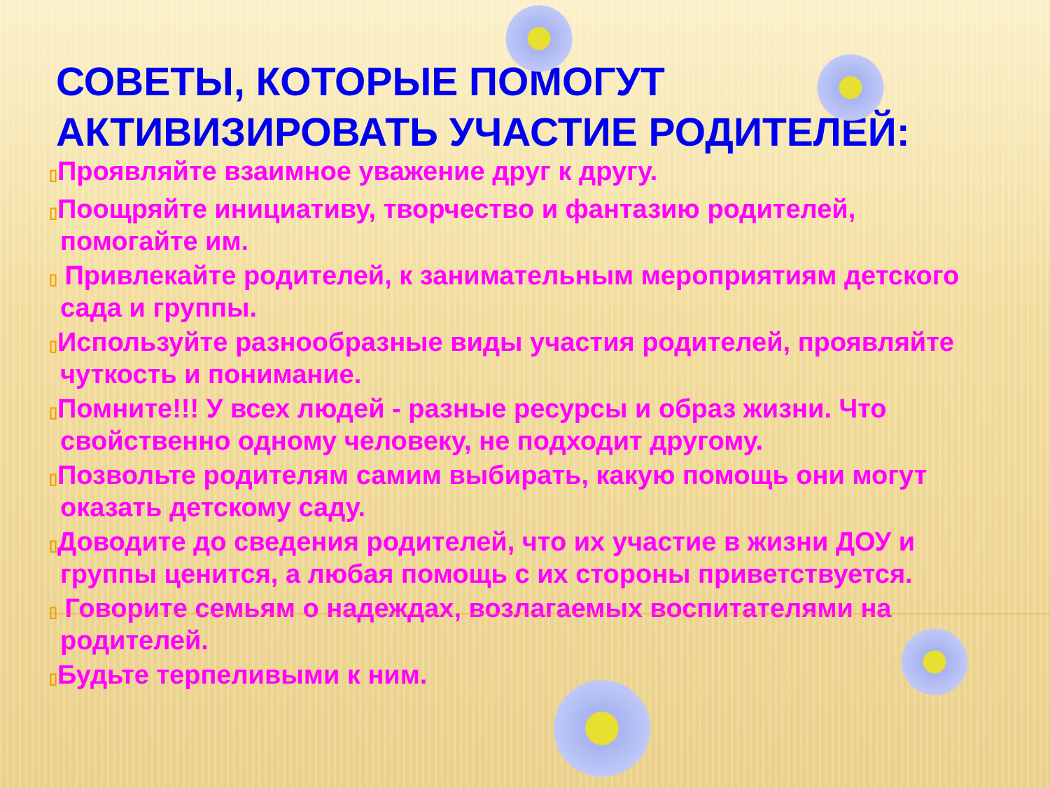СОВЕТЫ, КОТОРЫЕ ПОМОГУТ АКТИВИЗИРОВАТЬ УЧАСТИЕ РОДИТЕЛЕЙ:
▯Проявляйте взаимное уважение друг к другу.
▯Поощряйте инициативу, творчество и фантазию родителей, помогайте им.
▯ Привлекайте родителей, к занимательным мероприятиям детского сада и группы.
▯Используйте разнообразные виды участия родителей, проявляйте чуткость и понимание.
▯Помните!!! У всех людей - разные ресурсы и образ жизни. Что свойственно одному человеку, не подходит другому.
▯Позвольте родителям самим выбирать, какую помощь они могут оказать детскому саду.
▯Доводите до сведения родителей, что их участие в жизни ДОУ и группы ценится, а любая помощь с их стороны приветствуется.
▯ Говорите семьям о надеждах, возлагаемых воспитателями на родителей.
▯Будьте терпеливыми к ним.